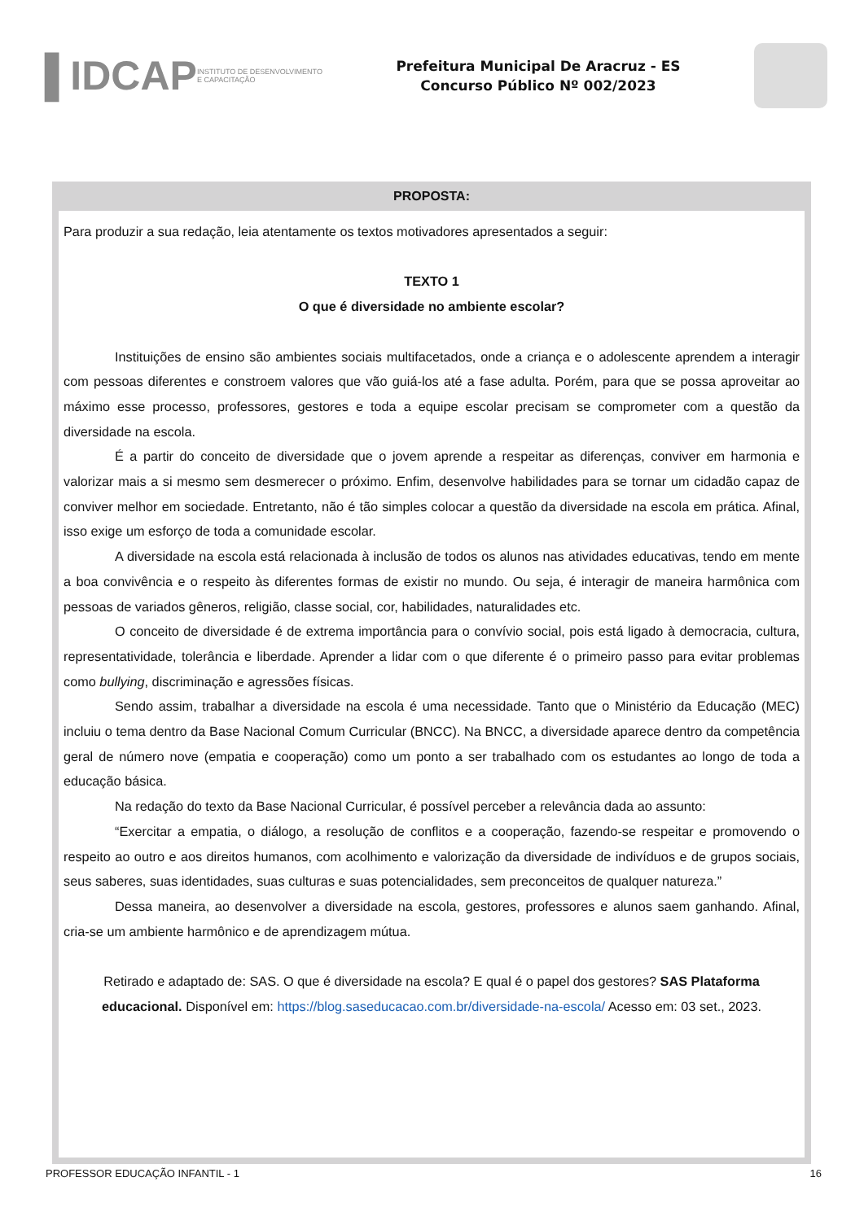▐ IDCAP
INSTITUTO DE DESENVOLVIMENTO
E CAPACITAÇÃO
Prefeitura Municipal De Aracruz - ES
Concurso Público Nº 002/2023
PROPOSTA:
Para produzir a sua redação, leia atentamente os textos motivadores apresentados a seguir:
TEXTO 1
O que é diversidade no ambiente escolar?
Instituições de ensino são ambientes sociais multifacetados, onde a criança e o adolescente aprendem a interagir com pessoas diferentes e constroem valores que vão guiá-los até a fase adulta. Porém, para que se possa aproveitar ao máximo esse processo, professores, gestores e toda a equipe escolar precisam se comprometer com a questão da diversidade na escola.
É a partir do conceito de diversidade que o jovem aprende a respeitar as diferenças, conviver em harmonia e valorizar mais a si mesmo sem desmerecer o próximo. Enfim, desenvolve habilidades para se tornar um cidadão capaz de conviver melhor em sociedade. Entretanto, não é tão simples colocar a questão da diversidade na escola em prática. Afinal, isso exige um esforço de toda a comunidade escolar.
A diversidade na escola está relacionada à inclusão de todos os alunos nas atividades educativas, tendo em mente a boa convivência e o respeito às diferentes formas de existir no mundo. Ou seja, é interagir de maneira harmônica com pessoas de variados gêneros, religião, classe social, cor, habilidades, naturalidades etc.
O conceito de diversidade é de extrema importância para o convívio social, pois está ligado à democracia, cultura, representatividade, tolerância e liberdade. Aprender a lidar com o que diferente é o primeiro passo para evitar problemas como bullying, discriminação e agressões físicas.
Sendo assim, trabalhar a diversidade na escola é uma necessidade. Tanto que o Ministério da Educação (MEC) incluiu o tema dentro da Base Nacional Comum Curricular (BNCC). Na BNCC, a diversidade aparece dentro da competência geral de número nove (empatia e cooperação) como um ponto a ser trabalhado com os estudantes ao longo de toda a educação básica.
Na redação do texto da Base Nacional Curricular, é possível perceber a relevância dada ao assunto:
“Exercitar a empatia, o diálogo, a resolução de conflitos e a cooperação, fazendo-se respeitar e promovendo o respeito ao outro e aos direitos humanos, com acolhimento e valorização da diversidade de indivíduos e de grupos sociais, seus saberes, suas identidades, suas culturas e suas potencialidades, sem preconceitos de qualquer natureza.”
Dessa maneira, ao desenvolver a diversidade na escola, gestores, professores e alunos saem ganhando. Afinal, cria-se um ambiente harmônico e de aprendizagem mútua.
Retirado e adaptado de: SAS. O que é diversidade na escola? E qual é o papel dos gestores? SAS Plataforma educacional. Disponível em: https://blog.saseducacao.com.br/diversidade-na-escola/ Acesso em: 03 set., 2023.
PROFESSOR EDUCAÇÃO INFANTIL - 1 16